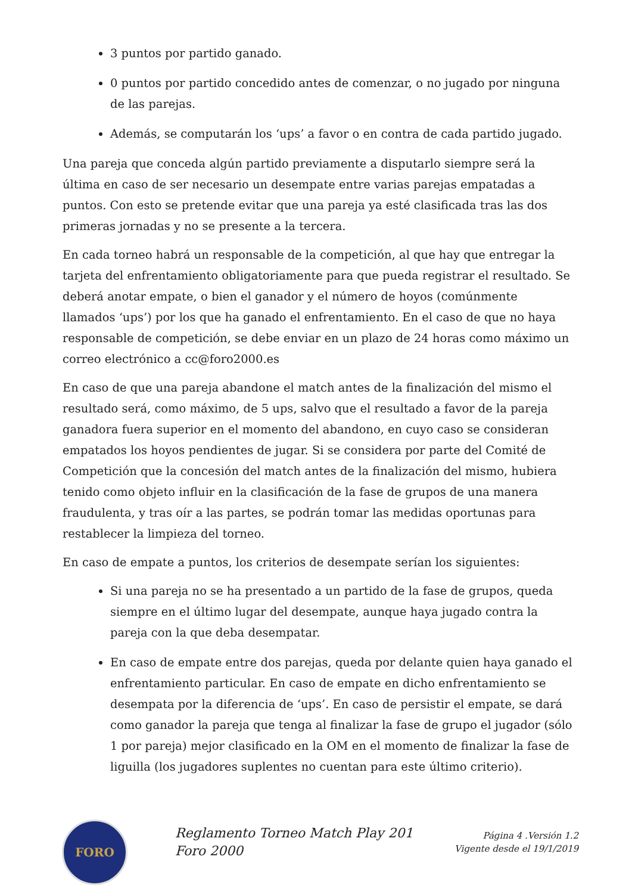3 puntos por partido ganado.
0 puntos por partido concedido antes de comenzar, o no jugado por ninguna de las parejas.
Además, se computarán los ‘ups’ a favor o en contra de cada partido jugado.
Una pareja que conceda algún partido previamente a disputarlo siempre será la última en caso de ser necesario un desempate entre varias parejas empatadas a puntos. Con esto se pretende evitar que una pareja ya esté clasificada tras las dos primeras jornadas y no se presente a la tercera.
En cada torneo habrá un responsable de la competición, al que hay que entregar la tarjeta del enfrentamiento obligatoriamente para que pueda registrar el resultado. Se deberá anotar empate, o bien el ganador y el número de hoyos (comúnmente llamados ‘ups’) por los que ha ganado el enfrentamiento. En el caso de que no haya responsable de competición, se debe enviar en un plazo de 24 horas como máximo un correo electrónico a cc@foro2000.es
En caso de que una pareja abandone el match antes de la finalización del mismo el resultado será, como máximo, de 5 ups, salvo que el resultado a favor de la pareja ganadora fuera superior en el momento del abandono, en cuyo caso se consideran empatados los hoyos pendientes de jugar. Si se considera por parte del Comité de Competición que la concesión del match antes de la finalización del mismo, hubiera tenido como objeto influir en la clasificación de la fase de grupos de una manera fraudulenta, y tras oír a las partes, se podrán tomar las medidas oportunas para restablecer la limpieza del torneo.
En caso de empate a puntos, los criterios de desempate serían los siguientes:
Si una pareja no se ha presentado a un partido de la fase de grupos, queda siempre en el último lugar del desempate, aunque haya jugado contra la pareja con la que deba desempatar.
En caso de empate entre dos parejas, queda por delante quien haya ganado el enfrentamiento particular. En caso de empate en dicho enfrentamiento se desempata por la diferencia de ‘ups’. En caso de persistir el empate, se dará como ganador la pareja que tenga al finalizar la fase de grupo el jugador (sólo 1 por pareja) mejor clasificado en la OM en el momento de finalizar la fase de liguilla (los jugadores suplentes no cuentan para este último criterio).
FORO
Reglamento Torneo Match Play 201
Foro 2000
Página 4 .Versión 1.2
Vigente desde el 19/1/2019